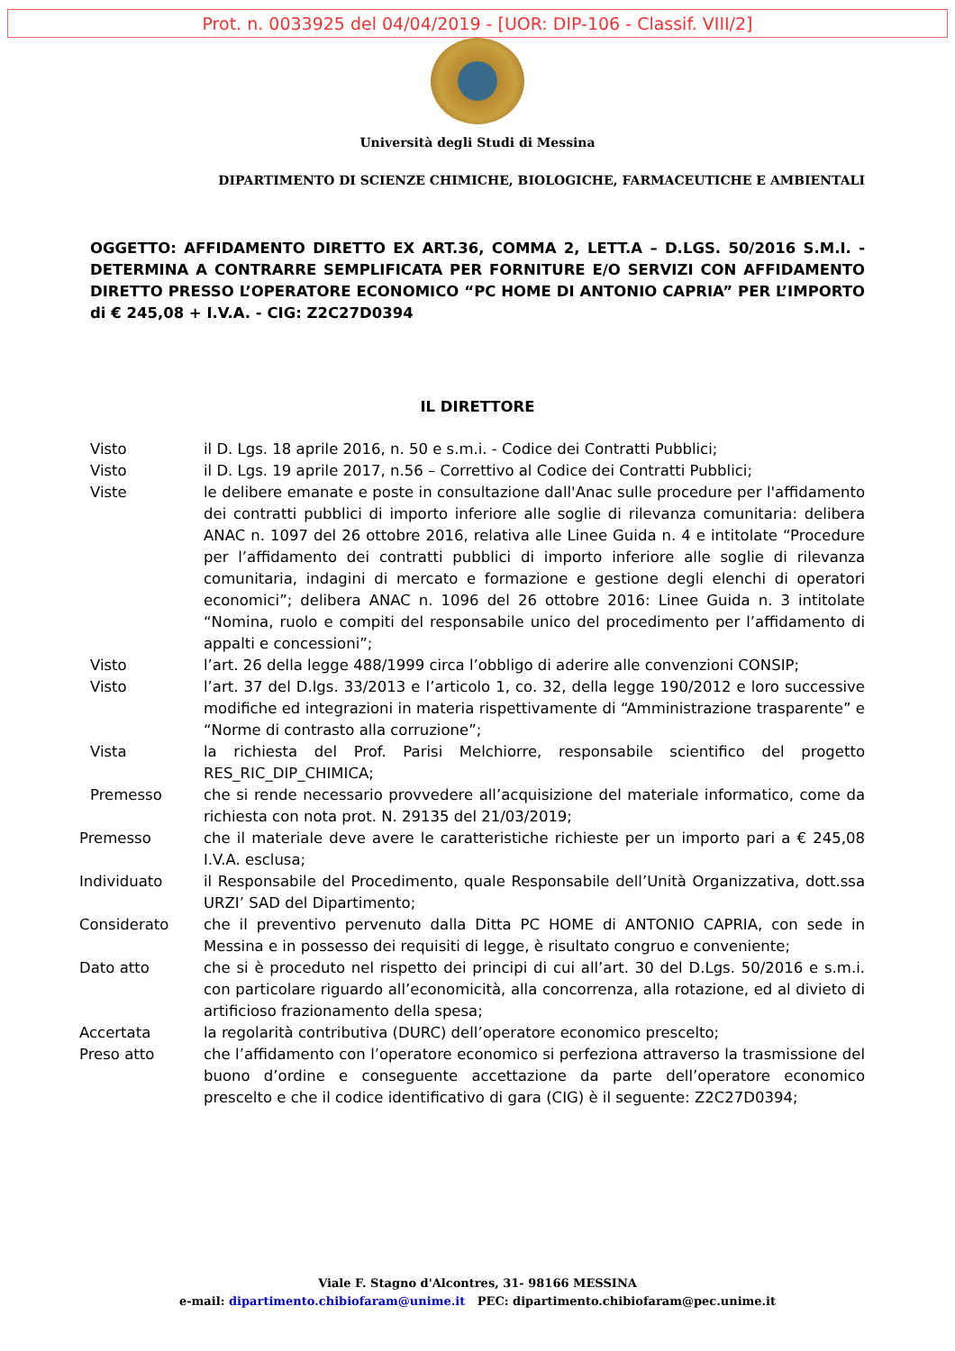Prot. n. 0033925 del 04/04/2019 - [UOR: DIP-106 - Classif. VIII/2]
Università degli Studi di Messina
DIPARTIMENTO DI SCIENZE CHIMICHE, BIOLOGICHE, FARMACEUTICHE E AMBIENTALI
OGGETTO: AFFIDAMENTO DIRETTO EX ART.36, COMMA 2, LETT.A – D.LGS. 50/2016 S.M.I. - DETERMINA A CONTRARRE SEMPLIFICATA PER FORNITURE E/O SERVIZI CON AFFIDAMENTO DIRETTO PRESSO L’OPERATORE ECONOMICO “PC HOME DI ANTONIO CAPRIA” PER L’IMPORTO di € 245,08 + I.V.A. - CIG: Z2C27D0394
IL DIRETTORE
Visto il D. Lgs. 18 aprile 2016, n. 50 e s.m.i. - Codice dei Contratti Pubblici;
Visto il D. Lgs. 19 aprile 2017, n.56 – Correttivo al Codice dei Contratti Pubblici;
Viste le delibere emanate e poste in consultazione dall'Anac sulle procedure per l'affidamento dei contratti pubblici di importo inferiore alle soglie di rilevanza comunitaria: delibera ANAC n. 1097 del 26 ottobre 2016, relativa alle Linee Guida n. 4 e intitolate “Procedure per l’affidamento dei contratti pubblici di importo inferiore alle soglie di rilevanza comunitaria, indagini di mercato e formazione e gestione degli elenchi di operatori economici”; delibera ANAC n. 1096 del 26 ottobre 2016: Linee Guida n. 3 intitolate “Nomina, ruolo e compiti del responsabile unico del procedimento per l’affidamento di appalti e concessioni”;
Visto l’art. 26 della legge 488/1999 circa l’obbligo di aderire alle convenzioni CONSIP;
Visto l’art. 37 del D.lgs. 33/2013 e l’articolo 1, co. 32, della legge 190/2012 e loro successive modifiche ed integrazioni in materia rispettivamente di “Amministrazione trasparente” e “Norme di contrasto alla corruzione”;
Vista la richiesta del Prof. Parisi Melchiorre, responsabile scientifico del progetto RES_RIC_DIP_CHIMICA;
Premesso che si rende necessario provvedere all’acquisizione del materiale informatico, come da richiesta con nota prot. N. 29135 del 21/03/2019;
Premesso che il materiale deve avere le caratteristiche richieste per un importo pari a € 245,08 I.V.A. esclusa;
Individuato il Responsabile del Procedimento, quale Responsabile dell’Unità Organizzativa, dott.ssa URZI’ SAD del Dipartimento;
Considerato che il preventivo pervenuto dalla Ditta PC HOME di ANTONIO CAPRIA, con sede in Messina e in possesso dei requisiti di legge, è risultato congruo e conveniente;
Dato atto che si è proceduto nel rispetto dei principi di cui all’art. 30 del D.Lgs. 50/2016 e s.m.i. con particolare riguardo all’economicità, alla concorrenza, alla rotazione, ed al divieto di artificioso frazionamento della spesa;
Accertata la regolarità contributiva (DURC) dell’operatore economico prescelto;
Preso atto che l’affidamento con l’operatore economico si perfeziona attraverso la trasmissione del buono d’ordine e conseguente accettazione da parte dell’operatore economico prescelto e che il codice identificativo di gara (CIG) è il seguente: Z2C27D0394;
Viale F. Stagno d'Alcontres, 31- 98166 MESSINA
e-mail: dipartimento.chibiofaram@unime.it PEC: dipartimento.chibiofaram@pec.unime.it